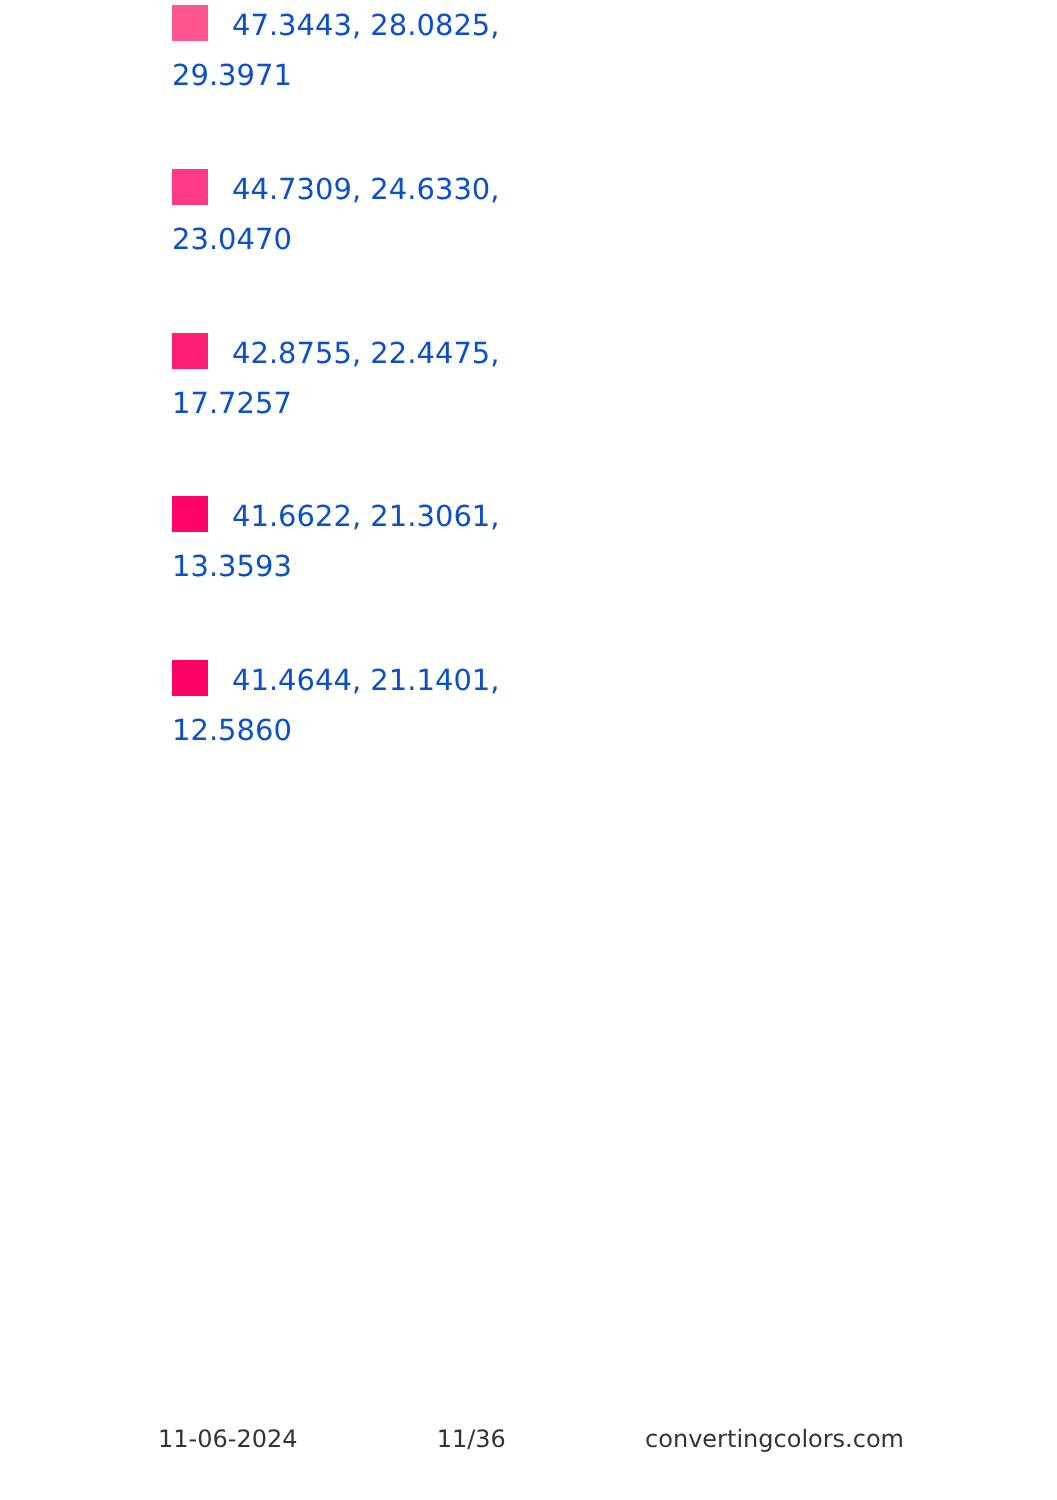47.3443, 28.0825, 29.3971
44.7309, 24.6330, 23.0470
42.8755, 22.4475, 17.7257
41.6622, 21.3061, 13.3593
41.4644, 21.1401, 12.5860
11-06-2024 11/36 convertingcolors.com